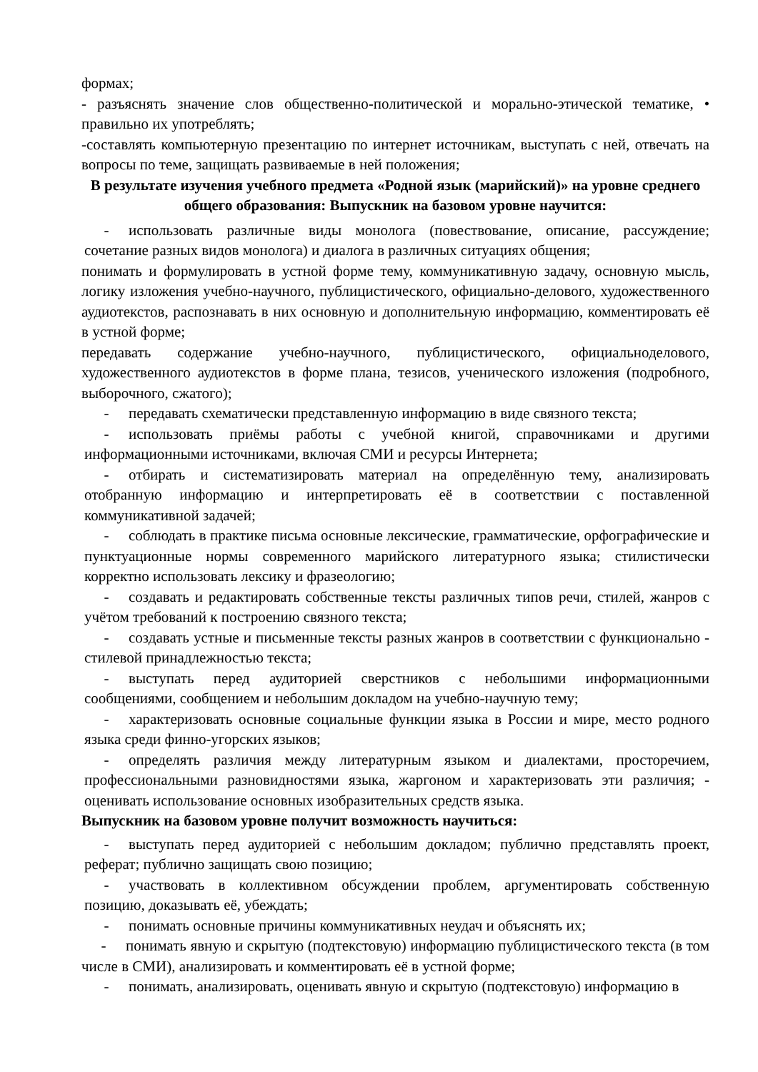формах;
- разъяснять значение слов общественно-политической и морально-этической тематике, • правильно их употреблять;
-составлять компьютерную презентацию по интернет источникам, выступать с ней, отвечать на вопросы по теме, защищать развиваемые в ней положения;
В результате изучения учебного предмета «Родной язык (марийский)» на уровне среднего общего образования: Выпускник на базовом уровне научится:
- использовать различные виды монолога (повествование, описание, рассуждение; сочетание разных видов монолога) и диалога в различных ситуациях общения;
понимать и формулировать в устной форме тему, коммуникативную задачу, основную мысль, логику изложения учебно-научного, публицистического, официально-делового, художественного аудиотекстов, распознавать в них основную и дополнительную информацию, комментировать её в устной форме;
передавать содержание учебно-научного, публицистического, официальноделового, художественного аудиотекстов в форме плана, тезисов, ученического изложения (подробного, выборочного, сжатого);
- передавать схематически представленную информацию в виде связного текста;
- использовать приёмы работы с учебной книгой, справочниками и другими информационными источниками, включая СМИ и ресурсы Интернета;
- отбирать и систематизировать материал на определённую тему, анализировать отобранную информацию и интерпретировать её в соответствии с поставленной коммуникативной задачей;
- соблюдать в практике письма основные лексические, грамматические, орфографические и пунктуационные нормы современного марийского литературного языка; стилистически корректно использовать лексику и фразеологию;
- создавать и редактировать собственные тексты различных типов речи, стилей, жанров с учётом требований к построению связного текста;
- создавать устные и письменные тексты разных жанров в соответствии с функционально - стилевой принадлежностью текста;
- выступать перед аудиторией сверстников с небольшими информационными сообщениями, сообщением и небольшим докладом на учебно-научную тему;
- характеризовать основные социальные функции языка в России и мире, место родного языка среди финно-угорских языков;
- определять различия между литературным языком и диалектами, просторечием, профессиональными разновидностями языка, жаргоном и характеризовать эти различия; - оценивать использование основных изобразительных средств языка.
Выпускник на базовом уровне получит возможность научиться:
- выступать перед аудиторией с небольшим докладом; публично представлять проект, реферат; публично защищать свою позицию;
- участвовать в коллективном обсуждении проблем, аргументировать собственную позицию, доказывать её, убеждать;
- понимать основные причины коммуникативных неудач и объяснять их;
- понимать явную и скрытую (подтекстовую) информацию публицистического текста (в том числе в СМИ), анализировать и комментировать её в устной форме;
- понимать, анализировать, оценивать явную и скрытую (подтекстовую) информацию в